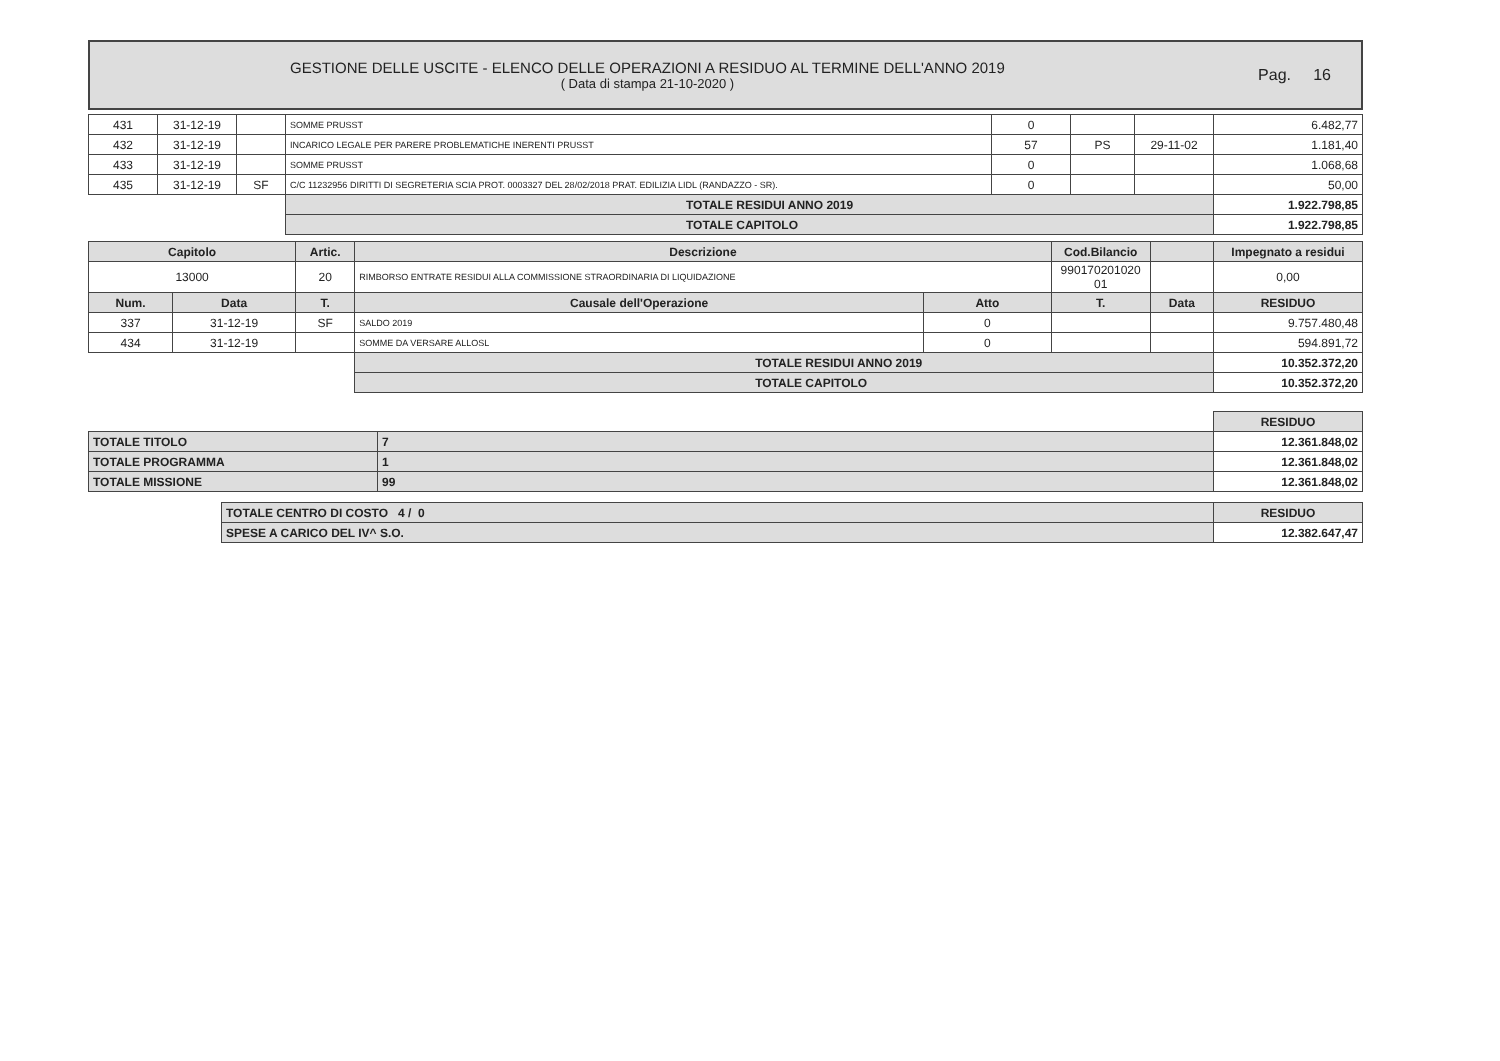GESTIONE DELLE USCITE - ELENCO DELLE OPERAZIONI A RESIDUO AL TERMINE DELL'ANNO 2019
( Data di stampa 21-10-2020 )
Pag. 16
| 431 | 31-12-19 | | SOMME PRUSST | 0 | | | 6.482,77 |
| 432 | 31-12-19 | | INCARICO LEGALE PER PARERE PROBLEMATICHE INERENTI PRUSST | 57 | PS | 29-11-02 | 1.181,40 |
| 433 | 31-12-19 | | SOMME PRUSST | 0 | | | 1.068,68 |
| 435 | 31-12-19 | SF | C/C 11232956 DIRITTI DI SEGRETERIA SCIA PROT. 0003327 DEL 28/02/2018 PRAT. EDILIZIA LIDL (RANDAZZO - SR). | 0 | | | 50,00 |
| | | | TOTALE RESIDUI ANNO 2019 | | | | 1.922.798,85 |
| | | | TOTALE CAPITOLO | | | | 1.922.798,85 |
| Capitolo | | Artic. | Descrizione | | Cod.Bilancio | | Impegnato a residui |
| --- | --- | --- | --- | --- | --- | --- | --- |
| 13000 | | 20 | RIMBORSO ENTRATE RESIDUI ALLA COMMISSIONE STRAORDINARIA DI LIQUIDAZIONE | | 990170201020 01 | | 0,00 |
| Num. | Data | T. | Causale dell'Operazione | Atto | T. | Data | RESIDUO |
| 337 | 31-12-19 | SF | SALDO 2019 | 0 | | | 9.757.480,48 |
| 434 | 31-12-19 | | SOMME DA VERSARE ALLOSL | 0 | | | 594.891,72 |
| | | | TOTALE RESIDUI ANNO 2019 | | | | 10.352.372,20 |
| | | | TOTALE CAPITOLO | | | | 10.352.372,20 |
| | | RESIDUO |
| TOTALE TITOLO | 7 | 12.361.848,02 |
| TOTALE PROGRAMMA | 1 | 12.361.848,02 |
| TOTALE MISSIONE | 99 | 12.361.848,02 |
| TOTALE CENTRO DI COSTO 4 / 0 | RESIDUO |
| SPESE A CARICO DEL IV^ S.O. | 12.382.647,47 |